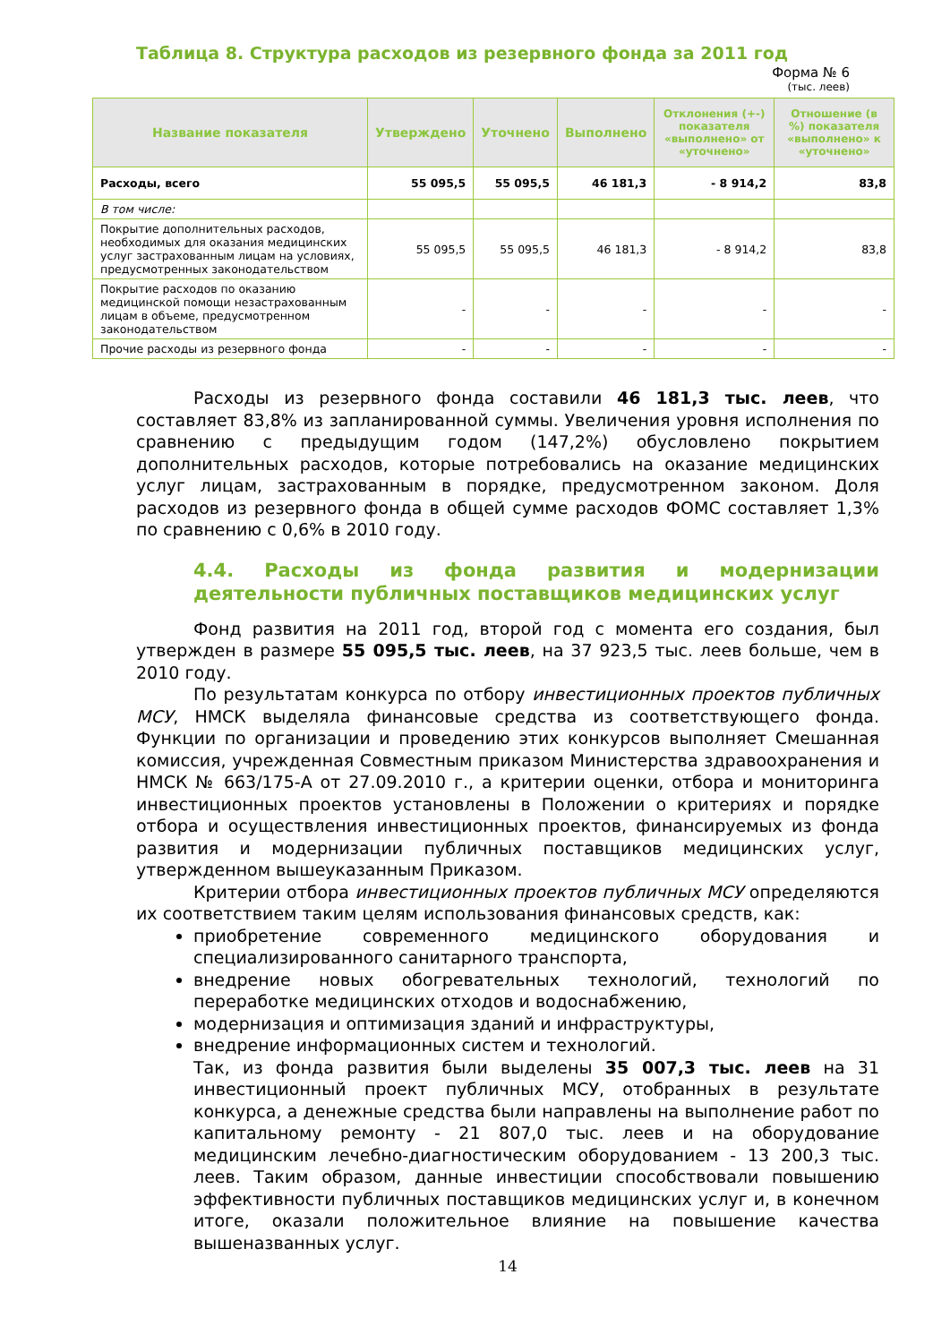Таблица 8. Структура расходов из резервного фонда за 2011 год
Форма № 6
(тыс. леев)
| Название показателя | Утверждено | Уточнено | Выполнено | Отклонения (+-) показателя «выполнено» от «уточнено» | Отношение (в %) показателя «выполнено» к «уточнено» |
| --- | --- | --- | --- | --- | --- |
| Расходы, всего | 55 095,5 | 55 095,5 | 46 181,3 | - 8 914,2 | 83,8 |
| В том числе: | | | | | |
| Покрытие дополнительных расходов, необходимых для оказания медицинских услуг застрахованным лицам на условиях, предусмотренных законодательством | 55 095,5 | 55 095,5 | 46 181,3 | - 8 914,2 | 83,8 |
| Покрытие расходов по оказанию медицинской помощи незастрахованным лицам в объеме, предусмотренном законодательством | - | - | - | - | - |
| Прочие расходы из резервного фонда | - | - | - | - | - |
Расходы из резервного фонда составили 46 181,3 тыс. леев, что составляет 83,8% из запланированной суммы. Увеличения уровня исполнения по сравнению с предыдущим годом (147,2%) обусловлено покрытием дополнительных расходов, которые потребовались на оказание медицинских услуг лицам, застрахованным в порядке, предусмотренном законом. Доля расходов из резервного фонда в общей сумме расходов ФОМС составляет 1,3% по сравнению с 0,6% в 2010 году.
4.4. Расходы из фонда развития и модернизации деятельности публичных поставщиков медицинских услуг
Фонд развития на 2011 год, второй год с момента его создания, был утвержден в размере 55 095,5 тыс. леев, на 37 923,5 тыс. леев больше, чем в 2010 году.
По результатам конкурса по отбору инвестиционных проектов публичных МСУ, НМСК выделяла финансовые средства из соответствующего фонда. Функции по организации и проведению этих конкурсов выполняет Смешанная комиссия, учрежденная Совместным приказом Министерства здравоохранения и НМСК № 663/175-А от 27.09.2010 г., а критерии оценки, отбора и мониторинга инвестиционных проектов установлены в Положении о критериях и порядке отбора и осуществления инвестиционных проектов, финансируемых из фонда развития и модернизации публичных поставщиков медицинских услуг, утвержденном вышеуказанным Приказом.
Критерии отбора инвестиционных проектов публичных МСУ определяются их соответствием таким целям использования финансовых средств, как:
приобретение современного медицинского оборудования и специализированного санитарного транспорта,
внедрение новых обогревательных технологий, технологий по переработке медицинских отходов и водоснабжению,
модернизация и оптимизация зданий и инфраструктуры,
внедрение информационных систем и технологий.
Так, из фонда развития были выделены 35 007,3 тыс. леев на 31 инвестиционный проект публичных МСУ, отобранных в результате конкурса, а денежные средства были направлены на выполнение работ по капитальному ремонту - 21 807,0 тыс. леев и на оборудование медицинским лечебно-диагностическим оборудованием - 13 200,3 тыс. леев. Таким образом, данные инвестиции способствовали повышению эффективности публичных поставщиков медицинских услуг и, в конечном итоге, оказали положительное влияние на повышение качества вышеназванных услуг.
14